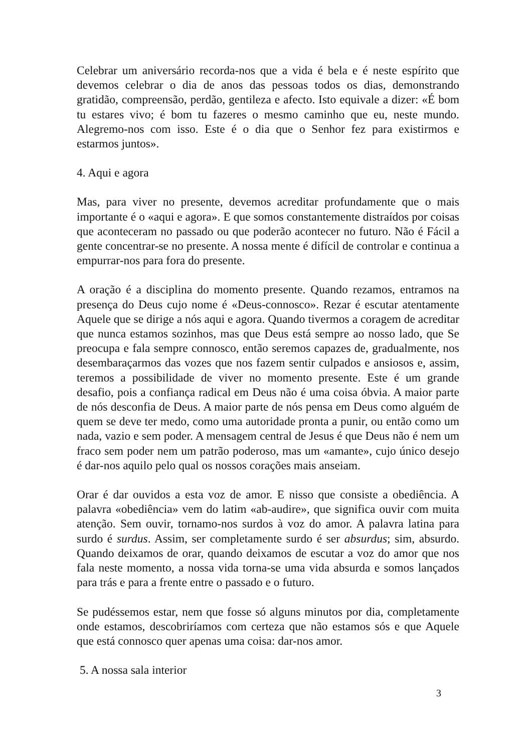Celebrar um aniversário recorda-nos que a vida é bela e é neste espírito que devemos celebrar o dia de anos das pessoas todos os dias, demonstrando gratidão, compreensão, perdão, gentileza e afecto. Isto equivale a dizer: «É bom tu estares vivo; é bom tu fazeres o mesmo caminho que eu, neste mundo. Alegremo-nos com isso. Este é o dia que o Senhor fez para existirmos e estarmos juntos».
4. Aqui e agora
Mas, para viver no presente, devemos acreditar profundamente que o mais importante é o «aqui e agora». E que somos constantemente distraídos por coisas que aconteceram no passado ou que poderão acontecer no futuro. Não é Fácil a gente concentrar-se no presente. A nossa mente é difícil de controlar e continua a empurrar-nos para fora do presente.
A oração é a disciplina do momento presente. Quando rezamos, entramos na presença do Deus cujo nome é «Deus-connosco». Rezar é escutar atentamente Aquele que se dirige a nós aqui e agora. Quando tivermos a coragem de acreditar que nunca estamos sozinhos, mas que Deus está sempre ao nosso lado, que Se preocupa e fala sempre connosco, então seremos capazes de, gradualmente, nos desembaraçarmos das vozes que nos fazem sentir culpados e ansiosos e, assim, teremos a possibilidade de viver no momento presente. Este é um grande desafio, pois a confiança radical em Deus não é uma coisa óbvia. A maior parte de nós desconfia de Deus. A maior parte de nós pensa em Deus como alguém de quem se deve ter medo, como uma autoridade pronta a punir, ou então como um nada, vazio e sem poder. A mensagem central de Jesus é que Deus não é nem um fraco sem poder nem um patrão poderoso, mas um «amante», cujo único desejo é dar-nos aquilo pelo qual os nossos corações mais anseiam.
Orar é dar ouvidos a esta voz de amor. E nisso que consiste a obediência. A palavra «obediência» vem do latim «ab-audire», que significa ouvir com muita atenção. Sem ouvir, tornamo-nos surdos à voz do amor. A palavra latina para surdo é surdus. Assim, ser completamente surdo é ser absurdus; sim, absurdo. Quando deixamos de orar, quando deixamos de escutar a voz do amor que nos fala neste momento, a nossa vida torna-se uma vida absurda e somos lançados para trás e para a frente entre o passado e o futuro.
Se pudéssemos estar, nem que fosse só alguns minutos por dia, completamente onde estamos, descobriríamos com certeza que não estamos sós e que Aquele que está connosco quer apenas uma coisa: dar-nos amor.
5. A nossa sala interior
3